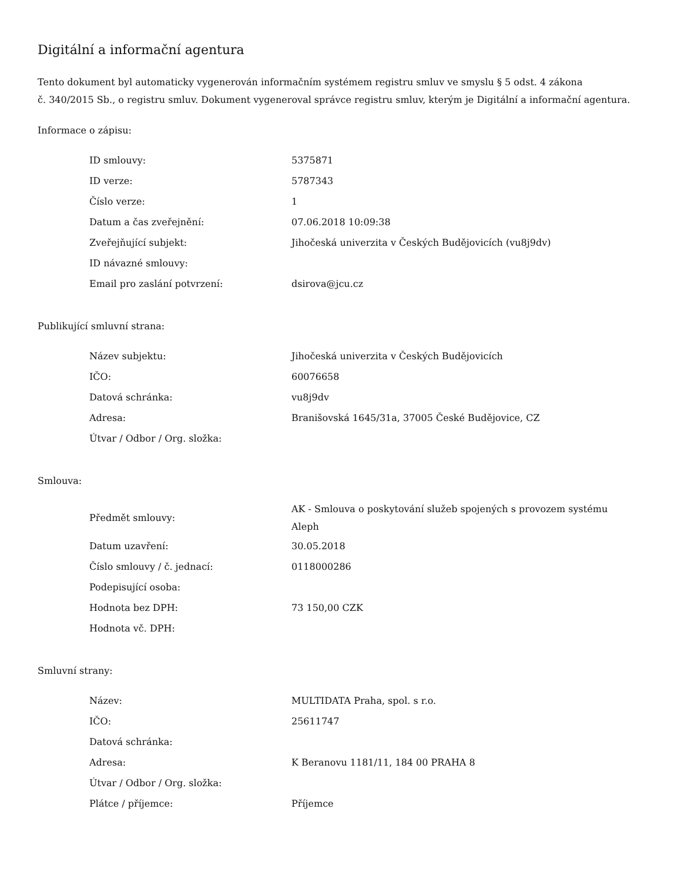Digitální a informační agentura
Tento dokument byl automaticky vygenerován informačním systémem registru smluv ve smyslu § 5 odst. 4 zákona
č. 340/2015 Sb., o registru smluv. Dokument vygeneroval správce registru smluv, kterým je Digitální a informační agentura.
Informace o zápisu:
| ID smlouvy: | 5375871 |
| ID verze: | 5787343 |
| Číslo verze: | 1 |
| Datum a čas zveřejnění: | 07.06.2018 10:09:38 |
| Zveřejňující subjekt: | Jihočeská univerzita v Českých Budějovicích (vu8j9dv) |
| ID návazné smlouvy: | |
| Email pro zaslání potvrzení: | dsirova@jcu.cz |
Publikující smluvní strana:
| Název subjektu: | Jihočeská univerzita v Českých Budějovicích |
| IČO: | 60076658 |
| Datová schránka: | vu8j9dv |
| Adresa: | Branišovská 1645/31a, 37005 České Budějovice, CZ |
| Útvar / Odbor / Org. složka: | |
Smlouva:
| Předmět smlouvy: | AK - Smlouva o poskytování služeb spojených s provozem systému Aleph |
| Datum uzavření: | 30.05.2018 |
| Číslo smlouvy / č. jednací: | 0118000286 |
| Podepisující osoba: | |
| Hodnota bez DPH: | 73 150,00 CZK |
| Hodnota vč. DPH: | |
Smluvní strany:
| Název: | MULTIDATA Praha, spol. s r.o. |
| IČO: | 25611747 |
| Datová schránka: | |
| Adresa: | K Beranovu 1181/11, 184 00 PRAHA 8 |
| Útvar / Odbor / Org. složka: | |
| Plátce / příjemce: | Příjemce |